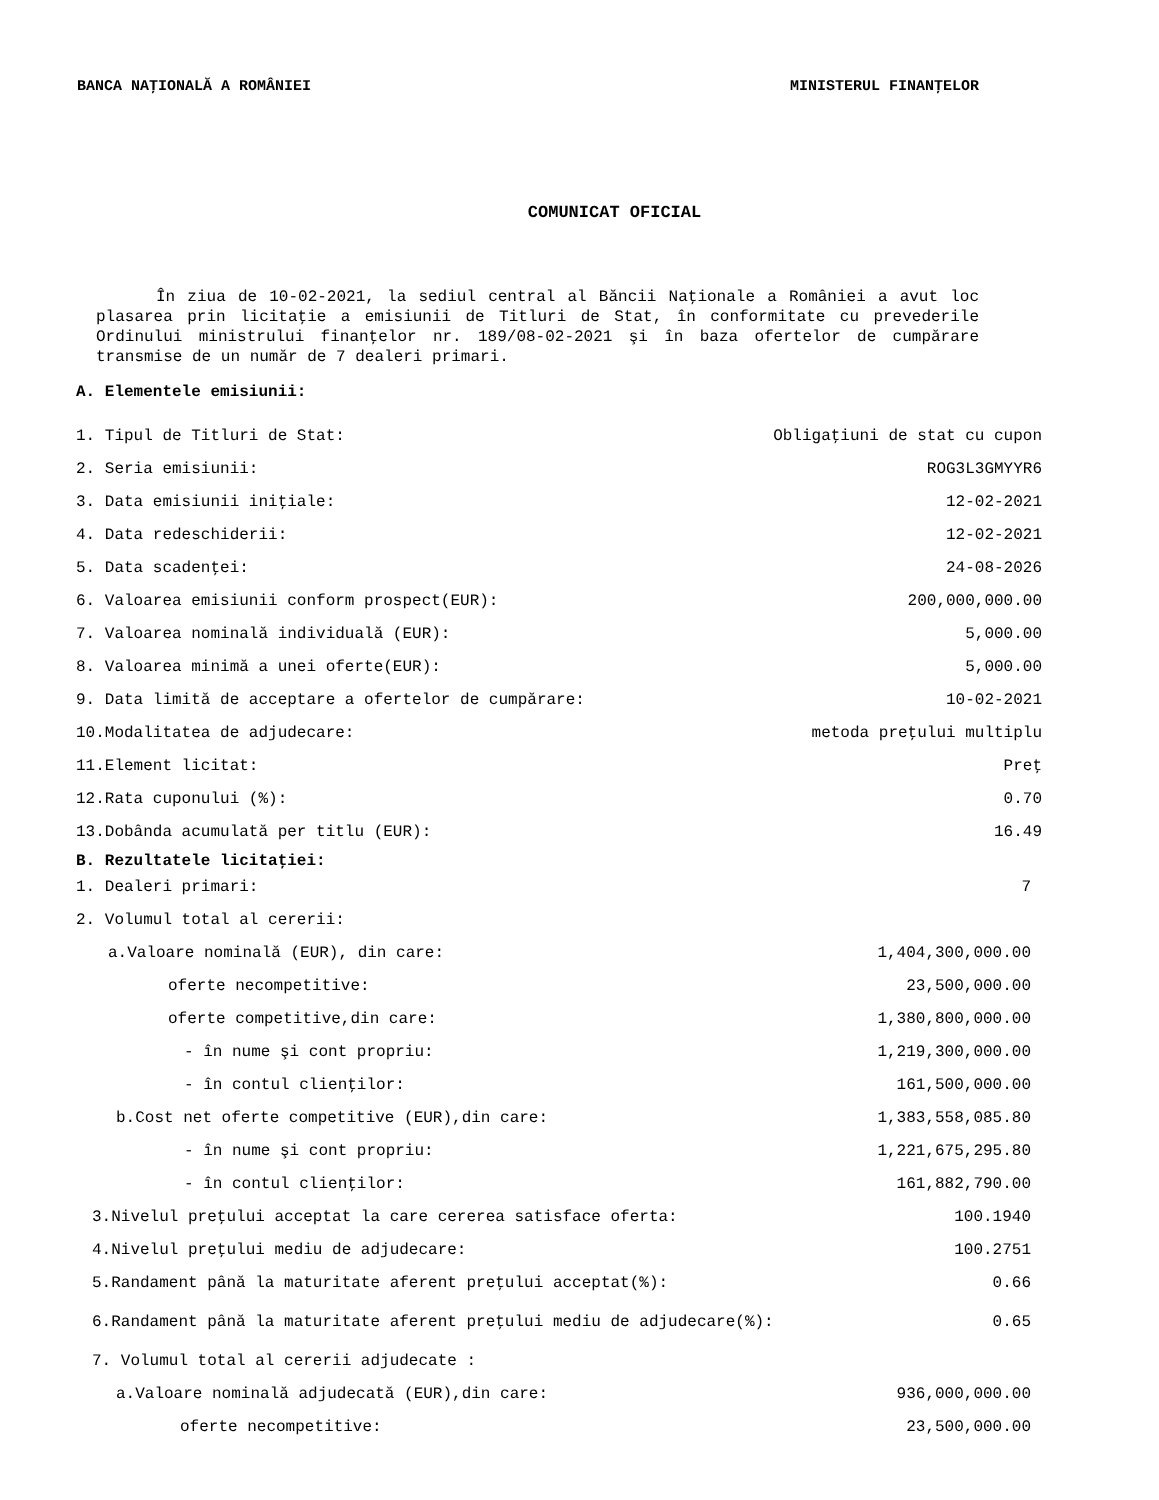BANCA NAŢIONALĂ A ROMÂNIEI MINISTERUL FINANŢELOR
COMUNICAT OFICIAL
În ziua de 10-02-2021, la sediul central al Băncii Naţionale a României a avut loc plasarea prin licitaţie a emisiunii de Titluri de Stat, în conformitate cu prevederile Ordinului ministrului finanţelor nr. 189/08-02-2021 şi în baza ofertelor de cumpărare transmise de un număr de 7 dealeri primari.
A. Elementele emisiunii:
| 1. Tipul de Titluri de Stat: | Obligaţiuni de stat cu cupon |
| 2. Seria emisiunii: | ROG3L3GMYYR6 |
| 3. Data emisiunii iniţiale: | 12-02-2021 |
| 4. Data redeschiderii: | 12-02-2021 |
| 5. Data scadenţei: | 24-08-2026 |
| 6. Valoarea emisiunii conform prospect(EUR): | 200,000,000.00 |
| 7. Valoarea nominală individuală (EUR): | 5,000.00 |
| 8. Valoarea minimă a unei oferte(EUR): | 5,000.00 |
| 9. Data limită de acceptare a ofertelor de cumpărare: | 10-02-2021 |
| 10.Modalitatea de adjudecare: | metoda preţului multiplu |
| 11.Element licitat: | Preţ |
| 12.Rata cuponului (%): | 0.70 |
| 13.Dobânda acumulată per titlu (EUR): | 16.49 |
B. Rezultatele licitaţiei:
| 1. Dealeri primari: | 7 |
| 2. Volumul total al cererii: | |
| a.Valoare nominală (EUR), din care: | 1,404,300,000.00 |
| oferte necompetitive: | 23,500,000.00 |
| oferte competitive,din care: | 1,380,800,000.00 |
| - în nume şi cont propriu: | 1,219,300,000.00 |
| - în contul clienţilor: | 161,500,000.00 |
| b.Cost net oferte competitive (EUR),din care: | 1,383,558,085.80 |
| - în nume şi cont propriu: | 1,221,675,295.80 |
| - în contul clienţilor: | 161,882,790.00 |
| 3.Nivelul preţului acceptat la care cererea satisface oferta: | 100.1940 |
| 4.Nivelul preţului mediu de adjudecare: | 100.2751 |
| 5.Randament până la maturitate aferent preţului acceptat(%): | 0.66 |
| 6.Randament până la maturitate aferent preţului mediu de adjudecare(%): | 0.65 |
| 7. Volumul total al cererii adjudecate : | |
| a.Valoare nominală adjudecată (EUR),din care: | 936,000,000.00 |
| oferte necompetitive: | 23,500,000.00 |